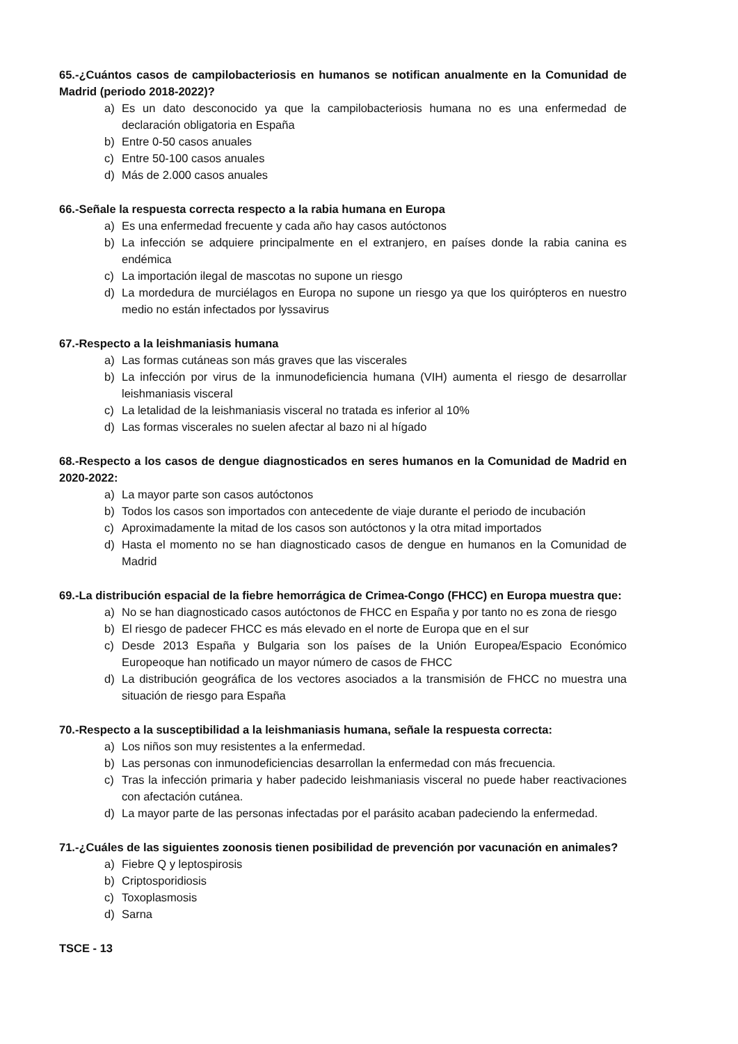65.-¿Cuántos casos de campilobacteriosis en humanos se notifican anualmente en la Comunidad de Madrid (periodo 2018-2022)?
a) Es un dato desconocido ya que la campilobacteriosis humana no es una enfermedad de declaración obligatoria en España
b) Entre 0-50 casos anuales
c) Entre 50-100 casos anuales
d) Más de 2.000 casos anuales
66.-Señale la respuesta correcta respecto a la rabia humana en Europa
a) Es una enfermedad frecuente y cada año hay casos autóctonos
b) La infección se adquiere principalmente en el extranjero, en países donde la rabia canina es endémica
c) La importación ilegal de mascotas no supone un riesgo
d) La mordedura de murciélagos en Europa no supone un riesgo ya que los quirópteros en nuestro medio no están infectados por lyssavirus
67.-Respecto a la leishmaniasis humana
a) Las formas cutáneas son más graves que las viscerales
b) La infección por virus de la inmunodeficiencia humana (VIH) aumenta el riesgo de desarrollar leishmaniasis visceral
c) La letalidad de la leishmaniasis visceral no tratada es inferior al 10%
d) Las formas viscerales no suelen afectar al bazo ni al hígado
68.-Respecto a los casos de dengue diagnosticados en seres humanos en la Comunidad de Madrid en 2020-2022:
a) La mayor parte son casos autóctonos
b) Todos los casos son importados con antecedente de viaje durante el periodo de incubación
c) Aproximadamente la mitad de los casos son autóctonos y la otra mitad importados
d) Hasta el momento no se han diagnosticado casos de dengue en humanos en la Comunidad de Madrid
69.-La distribución espacial de la fiebre hemorrágica de Crimea-Congo (FHCC) en Europa muestra que:
a) No se han diagnosticado casos autóctonos de FHCC en España y por tanto no es zona de riesgo
b) El riesgo de padecer FHCC es más elevado en el norte de Europa que en el sur
c) Desde 2013 España y Bulgaria son los países de la Unión Europea/Espacio Económico Europeoque han notificado un mayor número de casos de FHCC
d) La distribución geográfica de los vectores asociados a la transmisión de FHCC no muestra una situación de riesgo para España
70.-Respecto a la susceptibilidad a la leishmaniasis humana, señale la respuesta correcta:
a) Los niños son muy resistentes a la enfermedad.
b) Las personas con inmunodeficiencias desarrollan la enfermedad con más frecuencia.
c) Tras la infección primaria y haber padecido leishmaniasis visceral no puede haber reactivaciones con afectación cutánea.
d) La mayor parte de las personas infectadas por el parásito acaban padeciendo la enfermedad.
71.-¿Cuáles de las siguientes zoonosis tienen posibilidad de prevención por vacunación en animales?
a) Fiebre Q y leptospirosis
b) Criptosporidiosis
c) Toxoplasmosis
d) Sarna
TSCE - 13